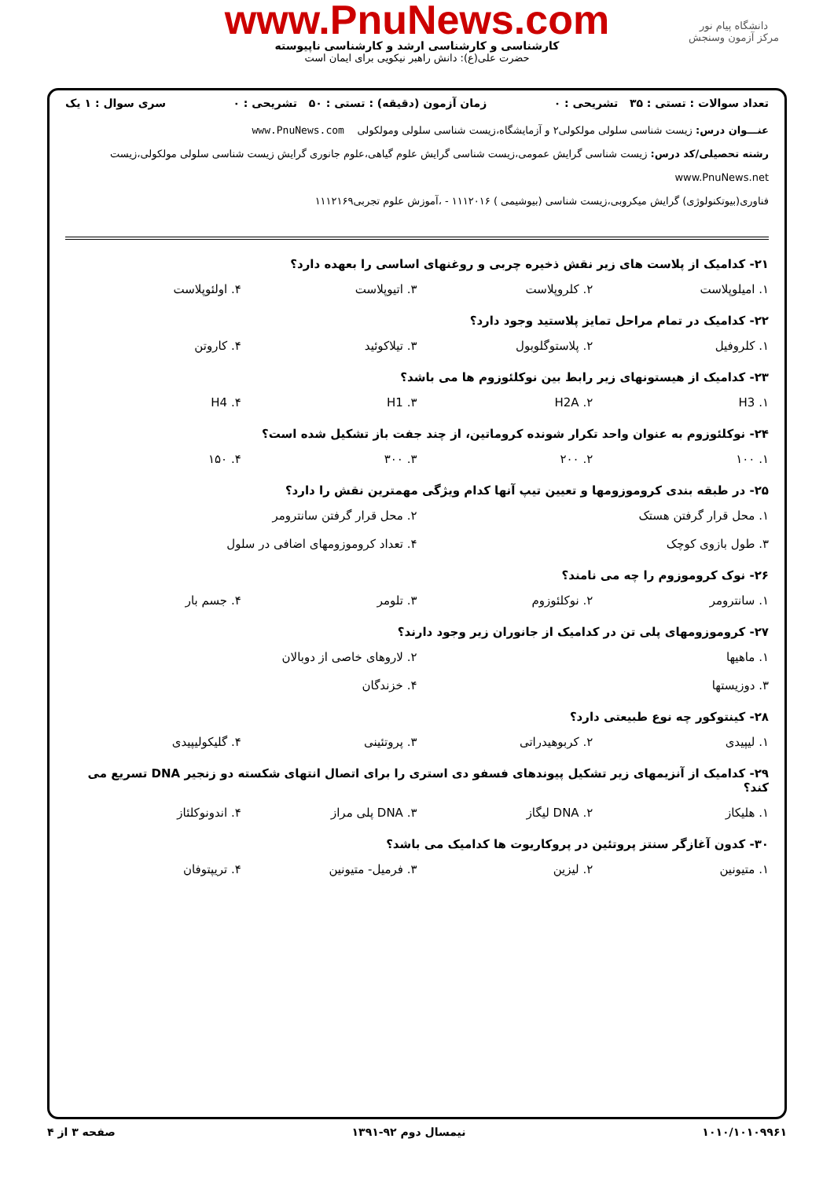www.PnuNews.com
کارشناسی و کارشناسی ارشد و کارشناسی ناپیوسته
حضرت علی(ع): دانش راهبر نیکویی برای ایمان است
دانشگاه پیام نور
مرکز آزمون وسنجش
تعداد سوالات : تستی : ۳۵ تشریحی : ۰ زمان آزمون (دقیقه) : تستی : ۵۰ تشریحی : ۰ سری سوال : ۱ یک
عنـــوان درس: زیست شناسی سلولی مولکولی۲ و آزمایشگاه،زیست شناسی سلولی ومولکولی www.PnuNews.com
رشته تحصیلی/کد درس: زیست شناسی گرایش عمومی،زیست شناسی گرایش علوم گیاهی،علوم جانوری گرایش زیست شناسی سلولی مولکولی،زیست www.PnuNews.net
فناوری(بیوتکنولوژی) گرایش میکروبی،زیست شناسی (بیوشیمی ) ۱۱۱۲۰۱۶ - ،آموزش علوم تجربی۱۱۱۲۱۶۹
۲۱- کدامیک از پلاست های زیر نقش ذخیره چربی و روغنهای اساسی را بعهده دارد؟
۱. امیلوپلاست ۲. کلروپلاست ۳. اتیوپلاست ۴. اولئوپلاست
۲۲- کدامیک در تمام مراحل تمایز پلاستید وجود دارد؟
۱. کلروفیل ۲. پلاستوگلوبول ۳. تیلاکوئید ۴. کاروتن
۲۳- کدامیک از هیستونهای زیر رابط بین نوکلئوزوم ها می باشد؟
۱. H3 ۲. H2A ۳. H1 ۴. H4
۲۴- نوکلئوزوم به عنوان واحد تکرار شونده کروماتین، از چند جفت باز تشکیل شده است؟
۱. ۱۰۰ ۲. ۲۰۰ ۳. ۳۰۰ ۴. ۱۵۰
۲۵- در طبقه بندی کروموزومها و تعیین تیپ آنها کدام ویژگی مهمترین نقش را دارد؟
۱. محل قرار گرفتن هستک ۲. محل قرار گرفتن سانترومر ۳. طول بازوی کوچک ۴. تعداد کروموزومهای اضافی در سلول
۲۶- نوک کروموزوم را چه می نامند؟
۱. سانترومر ۲. نوکلئوزوم ۳. تلومر ۴. جسم بار
۲۷- کروموزومهای پلی تن در کدامیک از جانوران زیر وجود دارند؟
۱. ماهیها ۲. لاروهای خاصی از دوبالان ۳. دوزیستها ۴. خزندگان
۲۸- کینتوکور چه نوع طبیعتی دارد؟
۱. لیپیدی ۲. کربوهیدراتی ۳. پروتئینی ۴. گلیکولیپیدی
۲۹- کدامیک از آنزیمهای زیر تشکیل پیوندهای فسفو دی استری را برای اتصال انتهای شکسته دو زنجیر DNA تسریع می کند؟
۱. هلیکاز ۲. DNA لیگاز ۳. DNA پلی مراز ۴. اندونوکلئاز
۳۰- کدون آغازگر سنتز پروتئین در پروکاریوت ها کدامیک می باشد؟
۱. متیونین ۲. لیزین ۳. فرمیل- متیونین ۴. تریپتوفان
۱۰۱۰/۱۰۱۰۹۹۶۱ نیمسال دوم ۹۲-۱۳۹۱ صفحه ۳ از ۴